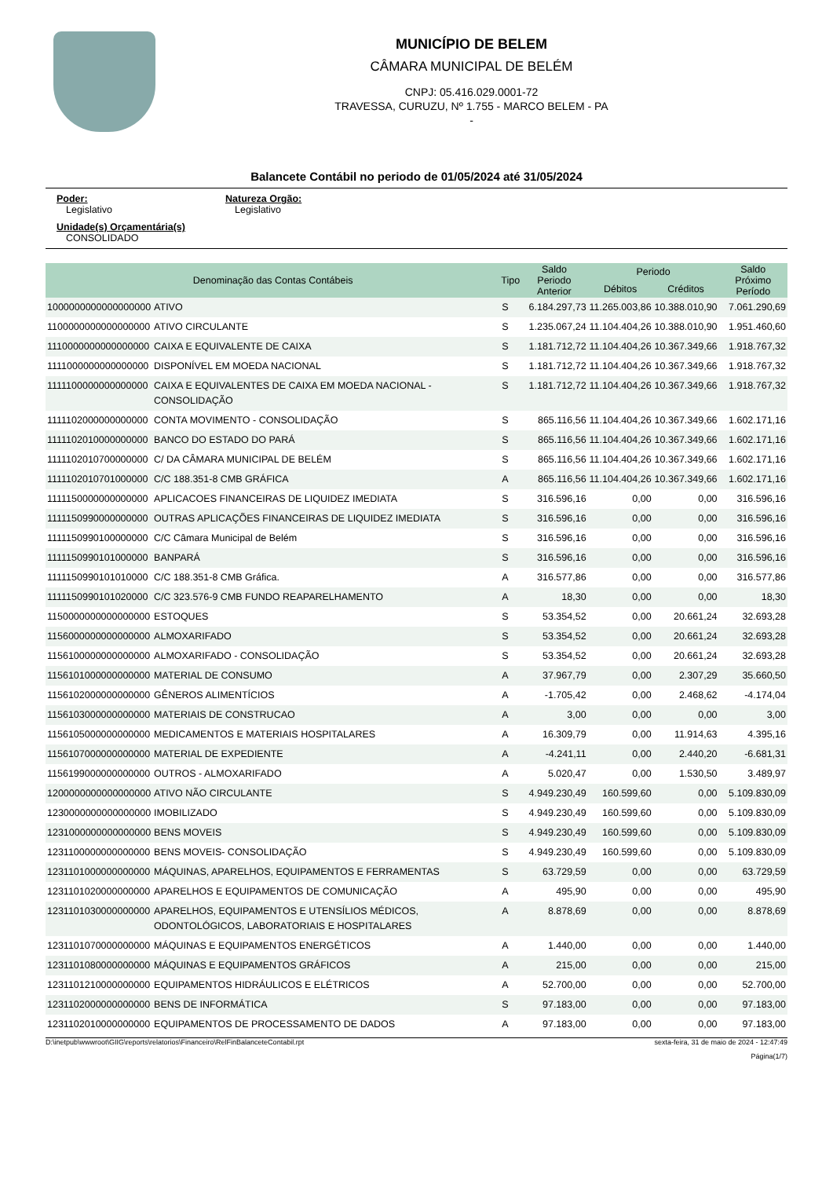MUNICÍPIO DE BELEM
CÂMARA MUNICIPAL DE BELÉM
CNPJ: 05.416.029.0001-72
TRAVESSA, CURUZU, Nº 1.755 - MARCO BELEM - PA
-
Balancete Contábil no periodo de 01/05/2024 até 31/05/2024
Poder:
Legislativo
Natureza Orgão:
Legislativo
Unidade(s) Orçamentária(s)
CONSOLIDADO
| Denominação das Contas Contábeis | | Tipo | Saldo Periodo Anterior | Periodo | | Saldo Próximo Período |
| --- | --- | --- | --- | --- | --- | --- |
| | | | | Débitos | Créditos | |
| 1000000000000000000 | ATIVO | S | 6.184.297,73 | 11.265.003,86 | 10.388.010,90 | 7.061.290,69 |
| 1100000000000000000 | ATIVO CIRCULANTE | S | 1.235.067,24 | 11.104.404,26 | 10.388.010,90 | 1.951.460,60 |
| 1110000000000000000 | CAIXA E EQUIVALENTE DE CAIXA | S | 1.181.712,72 | 11.104.404,26 | 10.367.349,66 | 1.918.767,32 |
| 1111000000000000000 | DISPONÍVEL EM MOEDA NACIONAL | S | 1.181.712,72 | 11.104.404,26 | 10.367.349,66 | 1.918.767,32 |
| 1111100000000000000 | CAIXA E EQUIVALENTES DE CAIXA EM MOEDA NACIONAL - CONSOLIDAÇÃO | S | 1.181.712,72 | 11.104.404,26 | 10.367.349,66 | 1.918.767,32 |
| 1111102000000000000 | CONTA MOVIMENTO - CONSOLIDAÇÃO | S | 865.116,56 | 11.104.404,26 | 10.367.349,66 | 1.602.171,16 |
| 1111102010000000000 | BANCO DO ESTADO DO PARÁ | S | 865.116,56 | 11.104.404,26 | 10.367.349,66 | 1.602.171,16 |
| 1111102010700000000 | C/ DA CÂMARA MUNICIPAL DE BELÉM | S | 865.116,56 | 11.104.404,26 | 10.367.349,66 | 1.602.171,16 |
| 1111102010701000000 | C/C 188.351-8 CMB GRÁFICA | A | 865.116,56 | 11.104.404,26 | 10.367.349,66 | 1.602.171,16 |
| 1111150000000000000 | APLICACOES FINANCEIRAS DE LIQUIDEZ IMEDIATA | S | 316.596,16 | 0,00 | 0,00 | 316.596,16 |
| 1111150990000000000 | OUTRAS APLICAÇÕES FINANCEIRAS DE LIQUIDEZ IMEDIATA | S | 316.596,16 | 0,00 | 0,00 | 316.596,16 |
| 1111150990100000000 | C/C Câmara Municipal de Belém | S | 316.596,16 | 0,00 | 0,00 | 316.596,16 |
| 1111150990101000000 | BANPARÁ | S | 316.596,16 | 0,00 | 0,00 | 316.596,16 |
| 1111150990101010000 | C/C 188.351-8 CMB Gráfica. | A | 316.577,86 | 0,00 | 0,00 | 316.577,86 |
| 1111150990101020000 | C/C 323.576-9 CMB FUNDO REAPARELHAMENTO | A | 18,30 | 0,00 | 0,00 | 18,30 |
| 1150000000000000000 | ESTOQUES | S | 53.354,52 | 0,00 | 20.661,24 | 32.693,28 |
| 1156000000000000000 | ALMOXARIFADO | S | 53.354,52 | 0,00 | 20.661,24 | 32.693,28 |
| 1156100000000000000 | ALMOXARIFADO - CONSOLIDAÇÃO | S | 53.354,52 | 0,00 | 20.661,24 | 32.693,28 |
| 1156101000000000000 | MATERIAL DE CONSUMO | A | 37.967,79 | 0,00 | 2.307,29 | 35.660,50 |
| 1156102000000000000 | GÊNEROS ALIMENTÍCIOS | A | -1.705,42 | 0,00 | 2.468,62 | -4.174,04 |
| 1156103000000000000 | MATERIAIS DE CONSTRUCAO | A | 3,00 | 0,00 | 0,00 | 3,00 |
| 1156105000000000000 | MEDICAMENTOS E MATERIAIS HOSPITALARES | A | 16.309,79 | 0,00 | 11.914,63 | 4.395,16 |
| 1156107000000000000 | MATERIAL DE EXPEDIENTE | A | -4.241,11 | 0,00 | 2.440,20 | -6.681,31 |
| 1156199000000000000 | OUTROS - ALMOXARIFADO | A | 5.020,47 | 0,00 | 1.530,50 | 3.489,97 |
| 1200000000000000000 | ATIVO NÃO CIRCULANTE | S | 4.949.230,49 | 160.599,60 | 0,00 | 5.109.830,09 |
| 1230000000000000000 | IMOBILIZADO | S | 4.949.230,49 | 160.599,60 | 0,00 | 5.109.830,09 |
| 1231000000000000000 | BENS MOVEIS | S | 4.949.230,49 | 160.599,60 | 0,00 | 5.109.830,09 |
| 1231100000000000000 | BENS MOVEIS- CONSOLIDAÇÃO | S | 4.949.230,49 | 160.599,60 | 0,00 | 5.109.830,09 |
| 1231101000000000000 | MÁQUINAS, APARELHOS, EQUIPAMENTOS E FERRAMENTAS | S | 63.729,59 | 0,00 | 0,00 | 63.729,59 |
| 1231101020000000000 | APARELHOS E EQUIPAMENTOS DE COMUNICAÇÃO | A | 495,90 | 0,00 | 0,00 | 495,90 |
| 1231101030000000000 | APARELHOS, EQUIPAMENTOS E UTENSÍLIOS MÉDICOS, ODONTOLÓGICOS, LABORATORIAIS E HOSPITALARES | A | 8.878,69 | 0,00 | 0,00 | 8.878,69 |
| 1231101070000000000 | MÁQUINAS E EQUIPAMENTOS ENERGÉTICOS | A | 1.440,00 | 0,00 | 0,00 | 1.440,00 |
| 1231101080000000000 | MÁQUINAS E EQUIPAMENTOS GRÁFICOS | A | 215,00 | 0,00 | 0,00 | 215,00 |
| 1231101210000000000 | EQUIPAMENTOS HIDRÁULICOS E ELÉTRICOS | A | 52.700,00 | 0,00 | 0,00 | 52.700,00 |
| 1231102000000000000 | BENS DE INFORMÁTICA | S | 97.183,00 | 0,00 | 0,00 | 97.183,00 |
| 1231102010000000000 | EQUIPAMENTOS DE PROCESSAMENTO DE DADOS | A | 97.183,00 | 0,00 | 0,00 | 97.183,00 |
D:\inetpub\wwwroot\GIIG\reports\relatorios\Financeiro\RelFinBalanceteContabil.rpt sexta-feira, 31 de maio de 2024 - 12:47:49
Página(1/7)